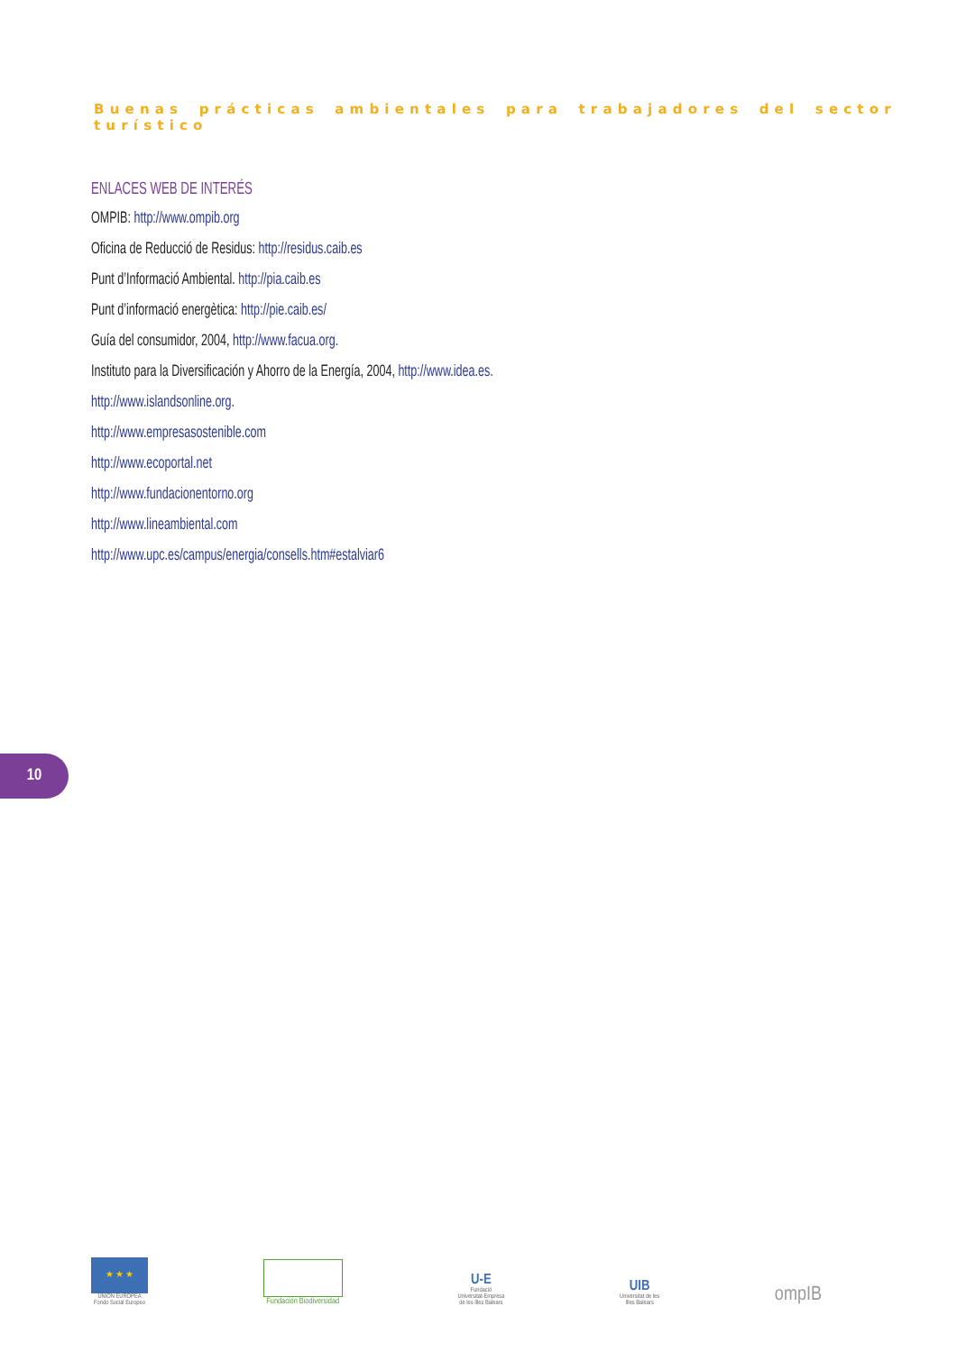Buenas prácticas ambientales para trabajadores del sector turístico
ENLACES WEB DE INTERÉS
OMPIB: http://www.ompib.org
Oficina de Reducció de Residus: http://residus.caib.es
Punt d’Informació Ambiental. http://pia.caib.es
Punt d’informació energètica: http://pie.caib.es/
Guía del consumidor, 2004, http://www.facua.org.
Instituto para la Diversificación y Ahorro de la Energía, 2004, http://www.idea.es.
http://www.islandsonline.org.
http://www.empresasostenible.com
http://www.ecoportal.net
http://www.fundacionentorno.org
http://www.lineambiental.com
http://www.upc.es/campus/energia/consells.htm#estalviar6
10
★ ★ ★
UNIÓN EUROPEA
Fondo Social Europeo
Fundación Biodiversidad
U-E
Fundació
Universitat-Empresa
de les Illes Balears
UIB
Universitat de les
Illes Balears
ompIB